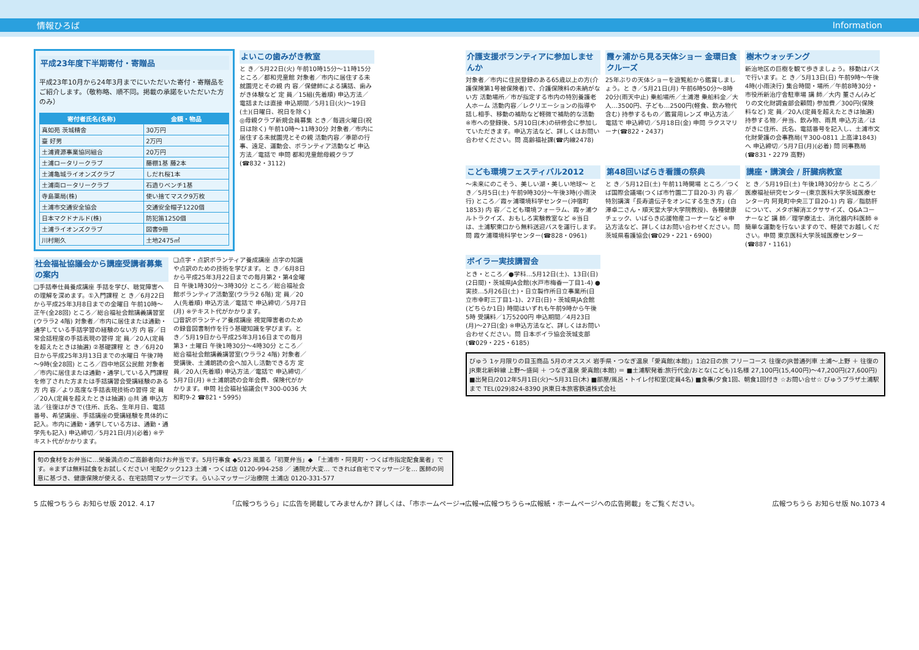情報ひろば Information
平成23年度下半期寄付・寄贈品
平成23年10月から24年3月までにいただいた寄付・寄贈品をご紹介します。（敬称略、順不同。掲載の承諾をいただいた方のみ）
| 寄付者氏名(名称) | 金額・物品 |
| --- | --- |
| 真如苑 茨城精舎 | 30万円 |
| 臺 好男 | 2万円 |
| 土浦資源事業協同組合 | 20万円 |
| 土浦ロータリークラブ | 藤棚1基 藤2本 |
| 土浦亀城ライオンズクラブ | しだれ桜1本 |
| 土浦南ロータリークラブ | 石造りベンチ1基 |
| 寺島薬局(株) | 使い捨てマスク9万枚 |
| 土浦市交通安全協会 | 交通安全帽子1220個 |
| 日本マクドナルド(株) | 防犯笛1250個 |
| 土浦ライオンズクラブ | 図書9冊 |
| 川村剛久 | 土地2475㎡ |
よいこの歯みがき教室
と き／5月22日(火) 午前10時15分～11時15分 ところ／都和児童館 対象者／市内に居住する未就園児とその親 内 容／保健師による講話、歯みがき体験など 定 員／15組(先着順) 申込方法／電話または直接 申込期間／5月1日(火)～19日(土)(日曜日、祝日を除く)
◎母親クラブ新規会員募集 とき／毎週火曜日(祝日は除く) 午前10時～11時30分 対象者／市内に居住する未就園児とその親 活動内容／季節の行事、遠足、運動会、ボランティア活動など 申込方法／電話で 申問 都和児童館母親クラブ(☎832・3112)
社会福祉協議会から講座受講者募集の案内
❏手話奉仕員養成講座 手話を学び、聴覚障害への理解を深めます。①入門課程 と き／6月22日から平成25年3月8日までの金曜日 午前10時～正午(全28回) ところ／総合福祉会館講義講習室(ウララ2 4階) 対象者／市内に居住または通勤・通学している手話学習の経験のない方 内 容／日常会話程度の手話表現の習得 定 員／20人(定員を超えたときは抽選) ②基礎課程 と き／6月20日から平成25年3月13日までの水曜日 午後7時～9時(全28回) ところ／四中地区公民館 対象者／市内に居住または通勤・通学している入門課程を修了された方または手話講習会受講経験のある方 内 容／より高度な手話表現技術の習得 定 員／20人(定員を超えたときは抽選) ◎共 通 申込方法／往復はがきで(住所、氏名、生年月日、電話番号、希望講座、手話講座の受講経験を具体的に記入。市内に通勤・通学している方は、通勤・通学先も記入) 申込締切／5月21日(月)(必着) ※テキスト代がかかります。
❏点字・点訳ボランティア養成講座 点字の知識や点訳のための技術を学びます。と き／6月8日から平成25年3月22日までの毎月第2・第4金曜日 午後1時30分～3時30分 ところ／総合福祉会館ボランティア活動室(ウララ2 6階) 定 員／20人(先着順) 申込方法／電話で 申込締切／5月7日(月) ※テキスト代がかかります。
❏音訳ボランティア養成講座 視覚障害者のための録音図書制作を行う基礎知識を学びます。と き／5月19日から平成25年3月16日までの毎月第3・土曜日 午後1時30分～4時30分 ところ／総合福祉会館講義講習室(ウララ2 4階) 対象者／受講後、土浦朗読の会へ加入し活動できる方 定 員／20人(先着順) 申込方法／電話で 申込締切／5月7日(月) ※土浦朗読の会年会費、保険代がかかります。申問 社会福祉協議会(〒300-0036 大和町9-2 ☎821・5995)
旬の食材をお弁当に…栄養満点のご高齢者向けお弁当です。5月行事食 ◆5/23 風薫る「初夏弁当」◆ 「土浦市・阿見町・つくば市指定配食業者」です。※まずは無料試食をお試しください! 宅配クック123 土浦・つくば店 0120-994-258 ／ 通院が大変… できれば自宅でマッサージを… 医師の同意に基づき、健康保険が使える、在宅訪問マッサージです。らいふマッサージ治療院 土浦店 0120-331-577
介護支援ボランティアに参加しませんか
対象者／市内に住民登録のある65歳以上の方(介護保険第1号被保険者)で、介護保険料の未納がない方 活動場所／市が指定する市内の特別養護老人ホーム 活動内容／レクリエーションの指導や話し相手、移動の補助など軽微で補助的な活動 ※市への登録後、5月10日(木)の研修会に参加していただきます。申込方法など、詳しくはお問い合わせください。問 高齢福祉課(☎内線2478)
霞ヶ浦から見る天体ショー 金環日食クルーズ
25年ぶりの天体ショーを遊覧船から鑑賞しましょう。と き／5月21日(月) 午前6時50分～8時20分(雨天中止) 乗船場所／土浦港 乗船料金／大人…3500円、子ども…2500円(軽食、飲み物代含む) 持参するもの／鑑賞用レンズ 申込方法／電話で 申込締切／5月18日(金) 申問 ラクスマリーナ(☎822・2437)
樹木ウォッチング
新治地区の巨樹を観て歩きましょう。移動はバスで行います。と き／5月13日(日) 午前9時～午後4時(小雨決行) 集合時間・場所／午前8時30分・市役所新治庁舎駐車場 講 師／大内 董さん(みどりの文化財調査部会顧問) 参加費／300円(保険料など) 定 員／20人(定員を超えたときは抽選) 持参する物／弁当、飲み物、雨具 申込方法／はがきに住所、氏名、電話番号を記入し、土浦市文化財愛護の会事務局(〒300-0811 上高津1843)へ 申込締切／5月7日(月)(必着) 問 同事務局(☎831・2279 高野)
こども環境フェスティバル2012
～未来にのこそう、美しい湖・美しい地球～ と き／5月5日(土) 午前9時30分～午後3時(小雨決行) ところ／霞ヶ浦環境科学センター(沖宿町1853) 内 容／こども環境フォーラム、霞ヶ浦ウルトラクイズ、おもしろ実験教室など ※当日は、土浦駅東口から無料送迎バスを運行します。問 霞ケ浦環境科学センター(☎828・0961)
第48回いばらき看護の祭典
と き／5月12日(土) 午前11時開場 ところ／つくば国際会議場(つくば市竹園二丁目20-3) 内 容／特別講演「長寿遺伝子をオンにする生き方」(白澤卓二さん・順天堂大学大学院教授)、各種健康チェック、いばらき応援物産コーナーなど ※申込方法など、詳しくはお問い合わせください。問 茨城県看護協会(☎029・221・6900)
講座・講演会 / 肝臓病教室
と き／5月19日(土) 午後1時30分から ところ／医療福祉研究センター(東京医科大学茨城医療センター内 阿見町中央三丁目20-1) 内 容／脂肪肝について、メタボ解消エクササイズ、Q&Aコーナーなど 講 師／理学療法士、消化器内科医師 ※簡単な運動を行ないますので、軽装でお越しください。申問 東京医科大学茨城医療センター(☎887・1161)
ボイラー実技講習会
とき・ところ／●学科…5月12日(土)、13日(日)(2日間)・茨城県JA会館(水戸市梅香一丁目1-4) ●実技…5月26日(土)・日立製作所日立事業所(日立市幸町三丁目1-1)、27日(日)・茨城県JA会館(どちらか1日) 時間はいずれも午前9時から午後5時 受講料／1万5200円 申込期間／4月23日(月)～27日(金) ※申込方法など、詳しくはお問い合わせください。問 日本ボイラ協会茨城支部(☎029・225・6185)
びゅう 1ヶ月限りの目玉商品 5月のオススメ 岩手県・つなぎ温泉「愛真館(本館)」1泊2日の旅 フリーコース 往復のJR普通列車 土浦～上野 ＋ 往復のJR東北新幹線 上野～盛岡 ＋ つなぎ温泉 愛真館(本館) ＝ ■土浦駅発着:旅行代金/おとな(こども)1名様 27,100円(15,400円)～47,200円(27,600円) ■出発日/2012年5月1日(火)～5月31日(木) ■部屋/風呂・トイレ付和室(定員4名) ■食事/夕食1回、朝食1回付き ☆お問い合せ☆ びゅうプラザ土浦駅まで TEL(029)824-8390 JR東日本旅客鉄道株式会社
5 広報つちうら お知らせ版 2012. 4.17 「広報つちうら」に広告を掲載してみませんか? 詳しくは、「市ホームページ→広報→広報つちうら→広報紙・ホームページへの広告掲載」をご覧ください。 広報つちうら お知らせ版 No.1073 4